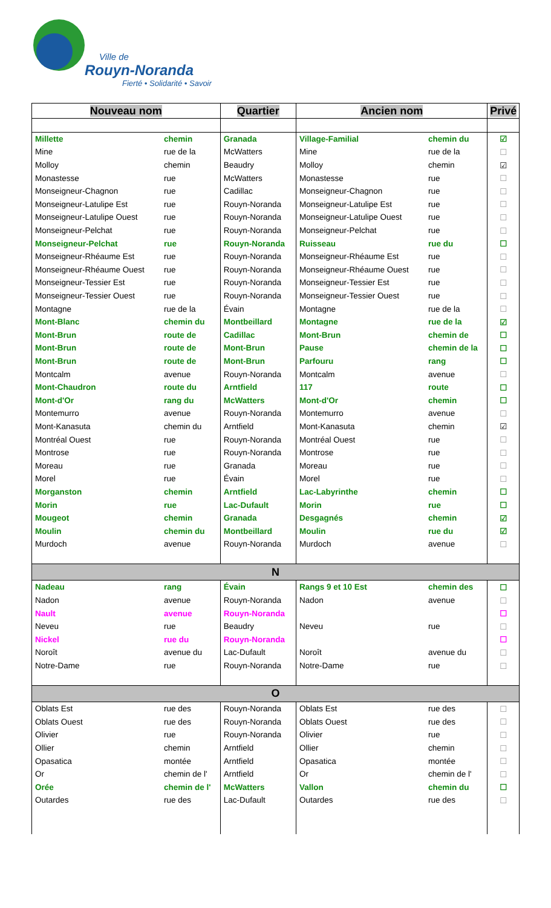Ville de
Rouyn-Noranda
Fierté • Solidarité • Savoir
| Nouveau nom | | Quartier | Ancien nom | | Privé |
| --- | --- | --- | --- | --- | --- |
| Millette | chemin | Granada | Village-Familial | chemin du | ☑ |
| Mine | rue de la | McWatters | Mine | rue de la | ☐ |
| Molloy | chemin | Beaudry | Molloy | chemin | ☑ |
| Monastesse | rue | McWatters | Monastesse | rue | ☐ |
| Monseigneur-Chagnon | rue | Cadillac | Monseigneur-Chagnon | rue | ☐ |
| Monseigneur-Latulipe Est | rue | Rouyn-Noranda | Monseigneur-Latulipe Est | rue | ☐ |
| Monseigneur-Latulipe Ouest | rue | Rouyn-Noranda | Monseigneur-Latulipe Ouest | rue | ☐ |
| Monseigneur-Pelchat | rue | Rouyn-Noranda | Monseigneur-Pelchat | rue | ☐ |
| Monseigneur-Pelchat | rue | Rouyn-Noranda | Ruisseau | rue du | ☐ |
| Monseigneur-Rhéaume Est | rue | Rouyn-Noranda | Monseigneur-Rhéaume Est | rue | ☐ |
| Monseigneur-Rhéaume Ouest | rue | Rouyn-Noranda | Monseigneur-Rhéaume Ouest | rue | ☐ |
| Monseigneur-Tessier Est | rue | Rouyn-Noranda | Monseigneur-Tessier Est | rue | ☐ |
| Monseigneur-Tessier Ouest | rue | Rouyn-Noranda | Monseigneur-Tessier Ouest | rue | ☐ |
| Montagne | rue de la | Évain | Montagne | rue de la | ☐ |
| Mont-Blanc | chemin du | Montbeillard | Montagne | rue de la | ☑ |
| Mont-Brun | route de | Cadillac | Mont-Brun | chemin de | ☐ |
| Mont-Brun | route de | Mont-Brun | Pause | chemin de la | ☐ |
| Mont-Brun | route de | Mont-Brun | Parfouru | rang | ☐ |
| Montcalm | avenue | Rouyn-Noranda | Montcalm | avenue | ☐ |
| Mont-Chaudron | route du | Arntfield | 117 | route | ☐ |
| Mont-d'Or | rang du | McWatters | Mont-d'Or | chemin | ☐ |
| Montemurro | avenue | Rouyn-Noranda | Montemurro | avenue | ☐ |
| Mont-Kanasuta | chemin du | Arntfield | Mont-Kanasuta | chemin | ☑ |
| Montréal Ouest | rue | Rouyn-Noranda | Montréal Ouest | rue | ☐ |
| Montrose | rue | Rouyn-Noranda | Montrose | rue | ☐ |
| Moreau | rue | Granada | Moreau | rue | ☐ |
| Morel | rue | Évain | Morel | rue | ☐ |
| Morganston | chemin | Arntfield | Lac-Labyrinthe | chemin | ☐ |
| Morin | rue | Lac-Dufault | Morin | rue | ☐ |
| Mougeot | chemin | Granada | Desgagnés | chemin | ☑ |
| Moulin | chemin du | Montbeillard | Moulin | rue du | ☑ |
| Murdoch | avenue | Rouyn-Noranda | Murdoch | avenue | ☐ |
| N | | | | | |
| Nadeau | rang | Évain | Rangs 9 et 10 Est | chemin des | ☐ |
| Nadon | avenue | Rouyn-Noranda | Nadon | avenue | ☐ |
| Nault | avenue | Rouyn-Noranda | | | ☐ |
| Neveu | rue | Beaudry | Neveu | rue | ☐ |
| Nickel | rue du | Rouyn-Noranda | | | ☐ |
| Noroît | avenue du | Lac-Dufault | Noroît | avenue du | ☐ |
| Notre-Dame | rue | Rouyn-Noranda | Notre-Dame | rue | ☐ |
| O | | | | | |
| Oblats Est | rue des | Rouyn-Noranda | Oblats Est | rue des | ☐ |
| Oblats Ouest | rue des | Rouyn-Noranda | Oblats Ouest | rue des | ☐ |
| Olivier | rue | Rouyn-Noranda | Olivier | rue | ☐ |
| Ollier | chemin | Arntfield | Ollier | chemin | ☐ |
| Opasatica | montée | Arntfield | Opasatica | montée | ☐ |
| Or | chemin de l' | Arntfield | Or | chemin de l' | ☐ |
| Orée | chemin de l' | McWatters | Vallon | chemin du | ☐ |
| Outardes | rue des | Lac-Dufault | Outardes | rue des | ☐ |